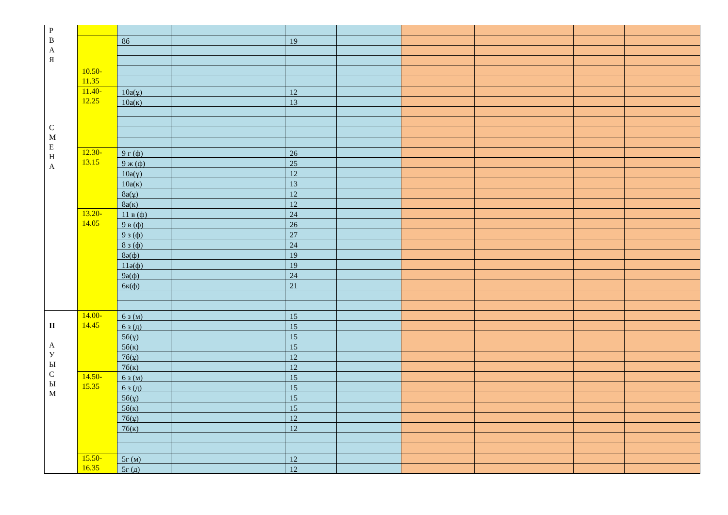| Р В А Я С М Е Н А | | | | | | | | | |
| | 10.50- 11.35 | 8б | | 19 | | | | | |
| | 11.40- 12.25 | 10а(ұ) | | 12 | | | | | |
| | | 10а(к) | | 13 | | | | | |
| | 12.30- 13.15 | 9 г (ф) | | 26 | | | | | |
| | | 9 ж (ф) | | 25 | | | | | |
| | | 10а(ұ) | | 12 | | | | | |
| | | 10а(к) | | 13 | | | | | |
| | | 8а(ұ) | | 12 | | | | | |
| | | 8а(к) | | 12 | | | | | |
| | 13.20- 14.05 | 11 в (ф) | | 24 | | | | | |
| | | 9 в (ф) | | 26 | | | | | |
| | | 9 з (ф) | | 27 | | | | | |
| | | 8 з (ф) | | 24 | | | | | |
| | | 8ә(ф) | | 19 | | | | | |
| | | 11ә(ф) | | 19 | | | | | |
| | | 9а(ф) | | 24 | | | | | |
| | | 6к(ф) | | 21 | | | | | |
| II А У Ы С Ы М | 14.00- 14.45 | 6 з (м) | | 15 | | | | | |
| | | 6 з (д) | | 15 | | | | | |
| | | 5б(ұ) | | 15 | | | | | |
| | | 5б(к) | | 15 | | | | | |
| | | 7б(ұ) | | 12 | | | | | |
| | | 7б(к) | | 12 | | | | | |
| | 14.50- 15.35 | 6 з (м) | | 15 | | | | | |
| | | 6 з (д) | | 15 | | | | | |
| | | 5б(ұ) | | 15 | | | | | |
| | | 5б(к) | | 15 | | | | | |
| | | 7б(ұ) | | 12 | | | | | |
| | | 7б(к) | | 12 | | | | | |
| | 15.50- 16.35 | 5г (м) | | 12 | | | | | |
| | | 5г (д) | | 12 | | | | | |